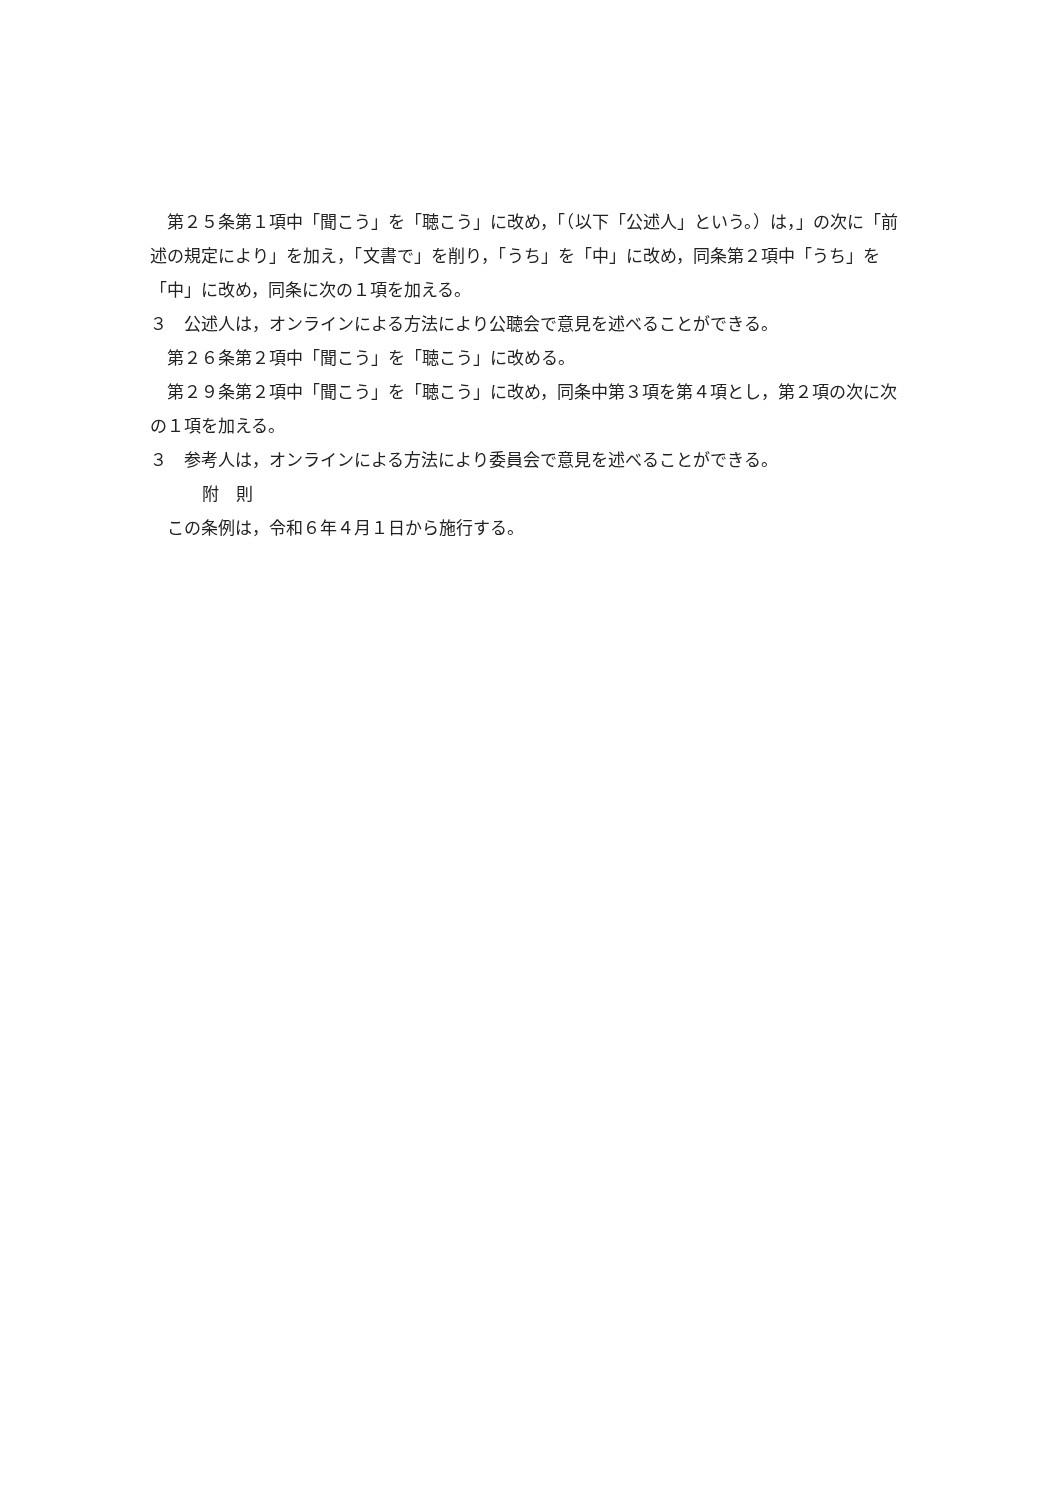第２５条第１項中「聞こう」を「聴こう」に改め，「（以下「公述人」という。）は，」の次に「前述の規定により」を加え，「文書で」を削り，「うち」を「中」に改め，同条第２項中「うち」を「中」に改め，同条に次の１項を加える。
３　公述人は，オンラインによる方法により公聴会で意見を述べることができる。
第２６条第２項中「聞こう」を「聴こう」に改める。
第２９条第２項中「聞こう」を「聴こう」に改め，同条中第３項を第４項とし，第２項の次に次の１項を加える。
３　参考人は，オンラインによる方法により委員会で意見を述べることができる。
附　則
この条例は，令和６年４月１日から施行する。